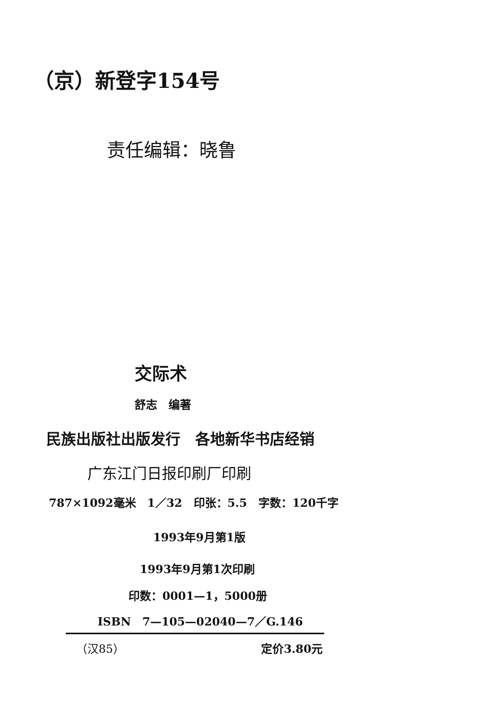（京）新登字154号
责任编辑：晓鲁
交际术
舒志　编著
民族出版社出版发行　各地新华书店经销
广东江门日报印刷厂印刷
787×1092毫米　1／32　印张：5.5　字数：120千字
1993年9月第1版
1993年9月第1次印刷
印数：0001—1，5000册
ISBN　7—105—02040—7／G.146
（汉85） 定价3.80元